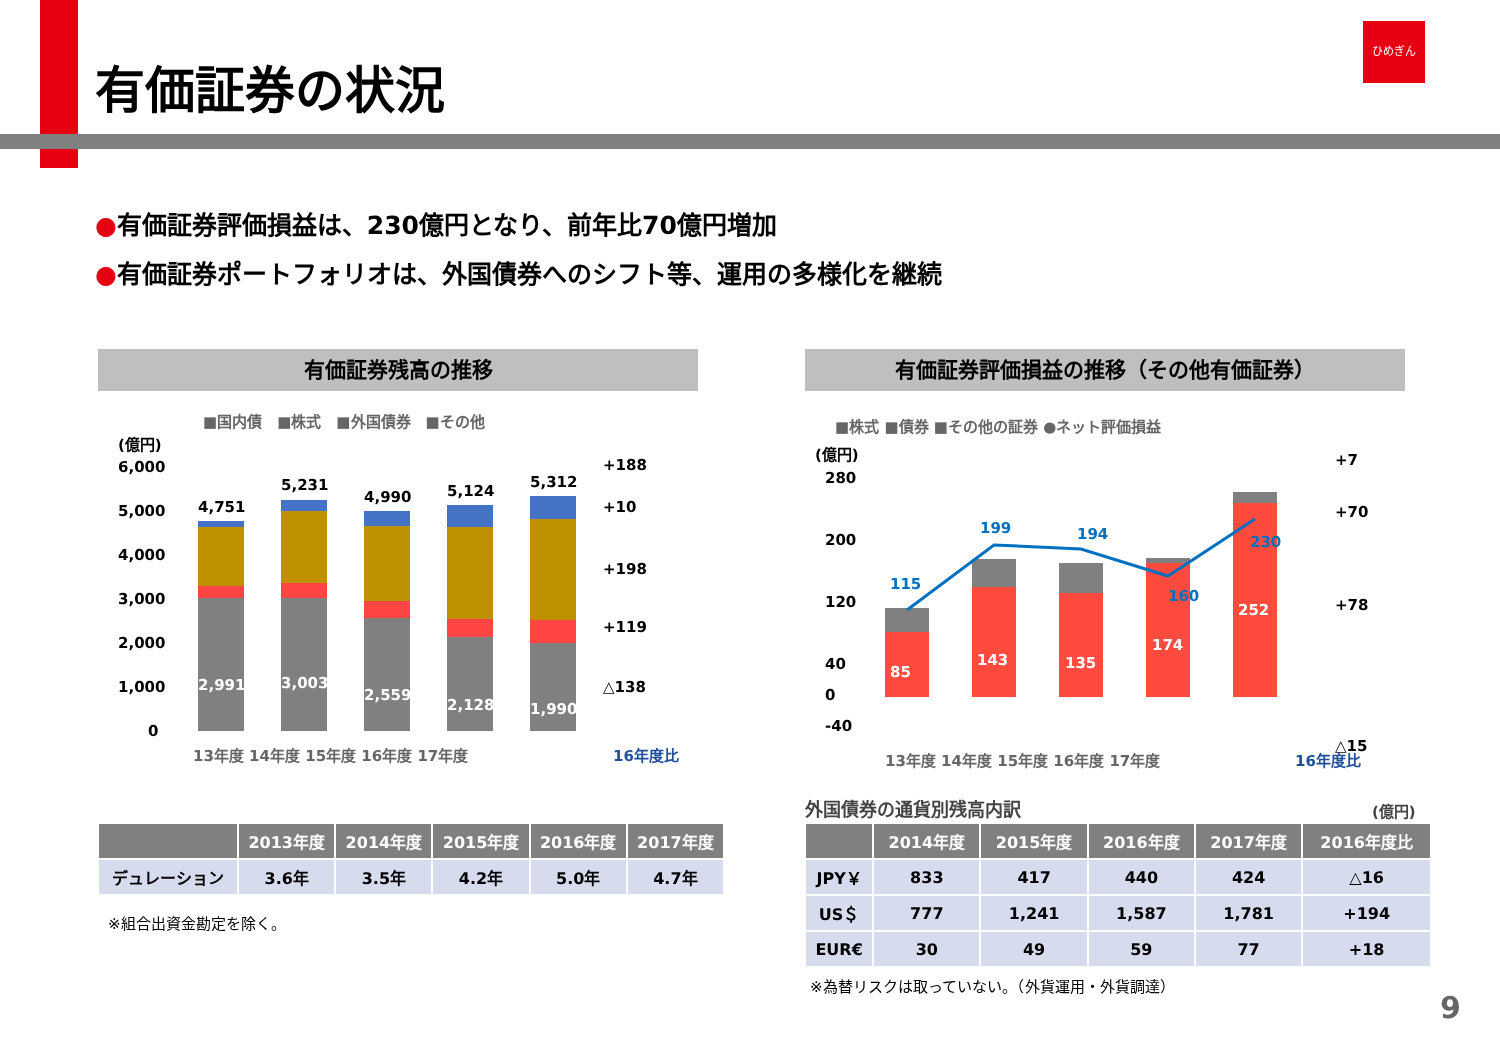有価証券の状況
ひめぎん
●有価証券評価損益は、230億円となり、前年比70億円増加
●有価証券ポートフォリオは、外国債券へのシフト等、運用の多様化を継続
有価証券残高の推移 有価証券評価損益の推移（その他有価証券）
■国内債　■株式　■外国債券　■その他
(億円)
6,000
5,000
4,000
3,000
2,000
1,000
0
4,751
5,231
4,990
5,124
5,312
2,991
3,003
2,559
2,128
1,990
+188
+10
+198
+119
△138
13年度 14年度 15年度 16年度 17年度
16年度比
■株式 ■債券 ■その他の証券 ●ネット評価損益
(億円)
280
200
120
40
0
-40
115
199
194
160
230
85
143
135
174
252
+7
+70
+78
△15
13年度 14年度 15年度 16年度 17年度
16年度比
外国債券の通貨別残高内訳 (億円)
| | 2013年度 | 2014年度 | 2015年度 | 2016年度 | 2017年度 |
| --- | --- | --- | --- | --- | --- |
| デュレーション | 3.6年 | 3.5年 | 4.2年 | 5.0年 | 4.7年 |
※組合出資金勘定を除く。
| | 2014年度 | 2015年度 | 2016年度 | 2017年度 | 2016年度比 |
| --- | --- | --- | --- | --- | --- |
| JPY￥ | 833 | 417 | 440 | 424 | △16 |
| US＄ | 777 | 1,241 | 1,587 | 1,781 | +194 |
| EUR€ | 30 | 49 | 59 | 77 | +18 |
※為替リスクは取っていない。（外貨運用・外貨調達）
9